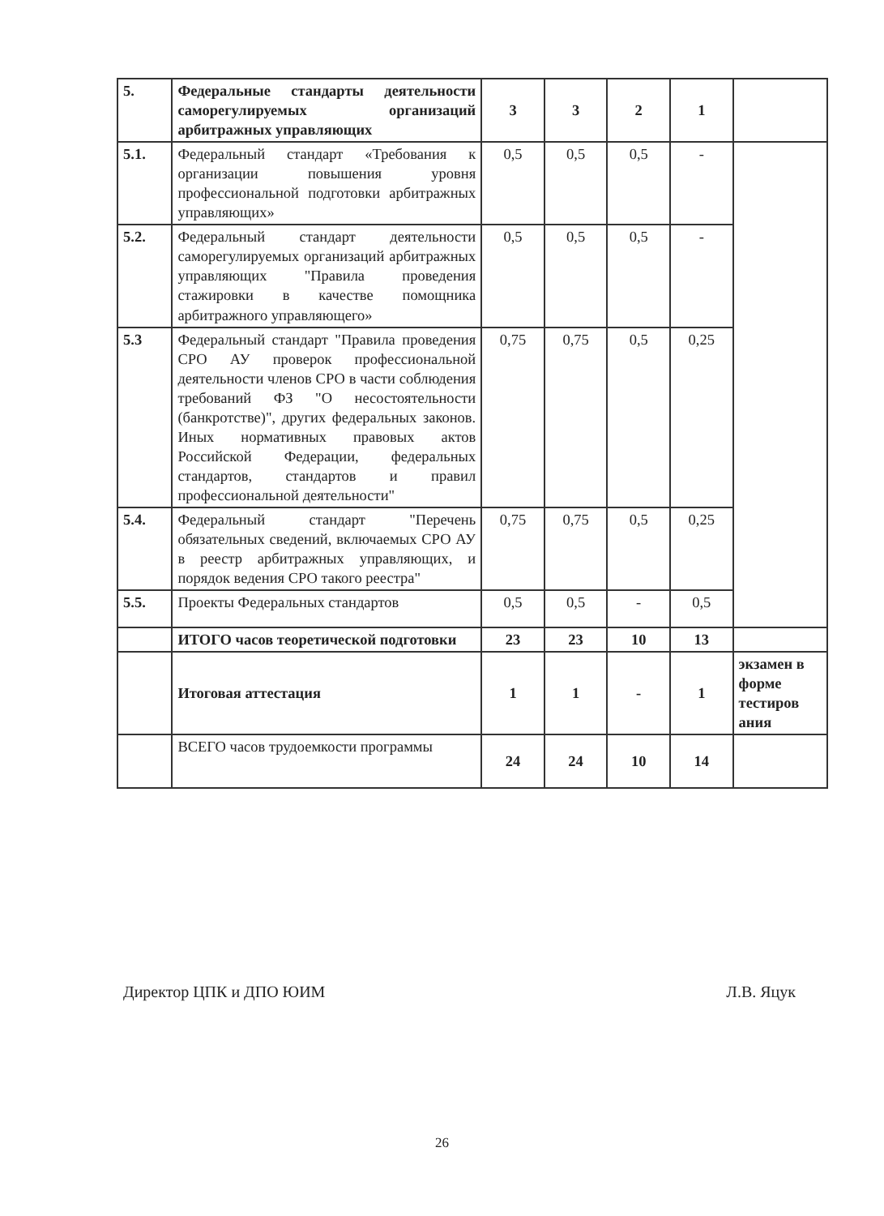| 5. | Федеральные стандарты деятельности саморегулируемых организаций арбитражных управляющих | 3 | 3 | 2 | 1 | |
| 5.1. | Федеральный стандарт «Требования к организации повышения уровня профессиональной подготовки арбитражных управляющих» | 0,5 | 0,5 | 0,5 | - | |
| 5.2. | Федеральный стандарт деятельности саморегулируемых организаций арбитражных управляющих "Правила проведения стажировки в качестве помощника арбитражного управляющего» | 0,5 | 0,5 | 0,5 | - | |
| 5.3 | Федеральный стандарт "Правила проведения СРО АУ проверок профессиональной деятельности членов СРО в части соблюдения требований ФЗ "О несостоятельности (банкротстве)", других федеральных законов. Иных нормативных правовых актов Российской Федерации, федеральных стандартов, стандартов и правил профессиональной деятельности" | 0,75 | 0,75 | 0,5 | 0,25 | |
| 5.4. | Федеральный стандарт "Перечень обязательных сведений, включаемых СРО АУ в реестр арбитражных управляющих, и порядок ведения СРО такого реестра" | 0,75 | 0,75 | 0,5 | 0,25 | |
| 5.5. | Проекты Федеральных стандартов | 0,5 | 0,5 | - | 0,5 | |
| | ИТОГО часов теоретической подготовки | 23 | 23 | 10 | 13 | |
| | Итоговая аттестация | 1 | 1 | - | 1 | экзамен в форме тестиров ания |
| | ВСЕГО часов трудоемкости программы | 24 | 24 | 10 | 14 | |
Директор ЦПК и ДПО ЮИМ Л.В. Яцук
26